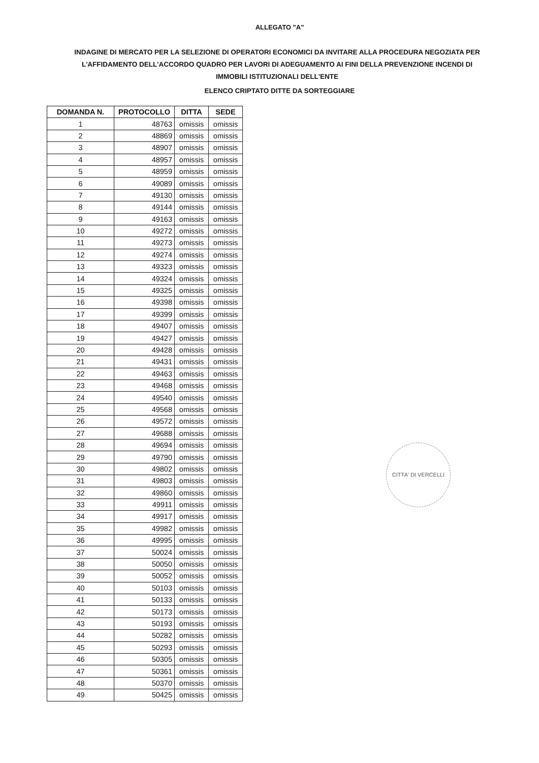ALLEGATO "A"
INDAGINE DI MERCATO PER LA SELEZIONE DI OPERATORI ECONOMICI DA INVITARE ALLA PROCEDURA NEGOZIATA PER L'AFFIDAMENTO DELL'ACCORDO QUADRO PER LAVORI DI ADEGUAMENTO AI FINI DELLA PREVENZIONE INCENDI DI IMMOBILI ISTITUZIONALI DELL'ENTE
ELENCO CRIPTATO DITTE DA SORTEGGIARE
| DOMANDA N. | PROTOCOLLO | DITTA | SEDE |
| --- | --- | --- | --- |
| 1 | 48763 | omissis | omissis |
| 2 | 48869 | omissis | omissis |
| 3 | 48907 | omissis | omissis |
| 4 | 48957 | omissis | omissis |
| 5 | 48959 | omissis | omissis |
| 6 | 49089 | omissis | omissis |
| 7 | 49130 | omissis | omissis |
| 8 | 49144 | omissis | omissis |
| 9 | 49163 | omissis | omissis |
| 10 | 49272 | omissis | omissis |
| 11 | 49273 | omissis | omissis |
| 12 | 49274 | omissis | omissis |
| 13 | 49323 | omissis | omissis |
| 14 | 49324 | omissis | omissis |
| 15 | 49325 | omissis | omissis |
| 16 | 49398 | omissis | omissis |
| 17 | 49399 | omissis | omissis |
| 18 | 49407 | omissis | omissis |
| 19 | 49427 | omissis | omissis |
| 20 | 49428 | omissis | omissis |
| 21 | 49431 | omissis | omissis |
| 22 | 49463 | omissis | omissis |
| 23 | 49468 | omissis | omissis |
| 24 | 49540 | omissis | omissis |
| 25 | 49568 | omissis | omissis |
| 26 | 49572 | omissis | omissis |
| 27 | 49688 | omissis | omissis |
| 28 | 49694 | omissis | omissis |
| 29 | 49790 | omissis | omissis |
| 30 | 49802 | omissis | omissis |
| 31 | 49803 | omissis | omissis |
| 32 | 49860 | omissis | omissis |
| 33 | 49911 | omissis | omissis |
| 34 | 49917 | omissis | omissis |
| 35 | 49982 | omissis | omissis |
| 36 | 49995 | omissis | omissis |
| 37 | 50024 | omissis | omissis |
| 38 | 50050 | omissis | omissis |
| 39 | 50052 | omissis | omissis |
| 40 | 50103 | omissis | omissis |
| 41 | 50133 | omissis | omissis |
| 42 | 50173 | omissis | omissis |
| 43 | 50193 | omissis | omissis |
| 44 | 50282 | omissis | omissis |
| 45 | 50293 | omissis | omissis |
| 46 | 50305 | omissis | omissis |
| 47 | 50361 | omissis | omissis |
| 48 | 50370 | omissis | omissis |
| 49 | 50425 | omissis | omissis |
CITTA' DI VERCELLI